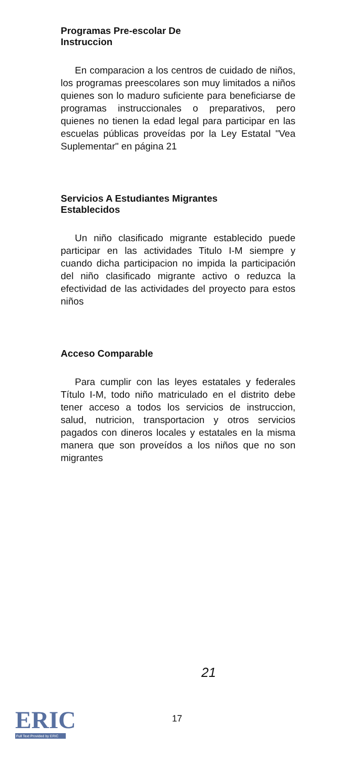Programas Pre-escolar De
Instruccion
En comparacion a los centros de cuidado de niños, los programas preescolares son muy limitados a niños quienes son lo maduro suficiente para beneficiarse de programas instruccionales o preparativos, pero quienes no tienen la edad legal para participar en las escuelas públicas proveídas por la Ley Estatal "Vea Suplementar" en página 21
Servicios A Estudiantes Migrantes
Establecidos
Un niño clasificado migrante establecido puede participar en las actividades Titulo I-M siempre y cuando dicha participacion no impida la participación del niño clasificado migrante activo o reduzca la efectividad de las actividades del proyecto para estos niños
Acceso Comparable
Para cumplir con las leyes estatales y federales Título I-M, todo niño matriculado en el distrito debe tener acceso a todos los servicios de instruccion, salud, nutricion, transportacion y otros servicios pagados con dineros locales y estatales en la misma manera que son proveídos a los niños que no son migrantes
21
ERIC
Full Text Provided by ERIC
17